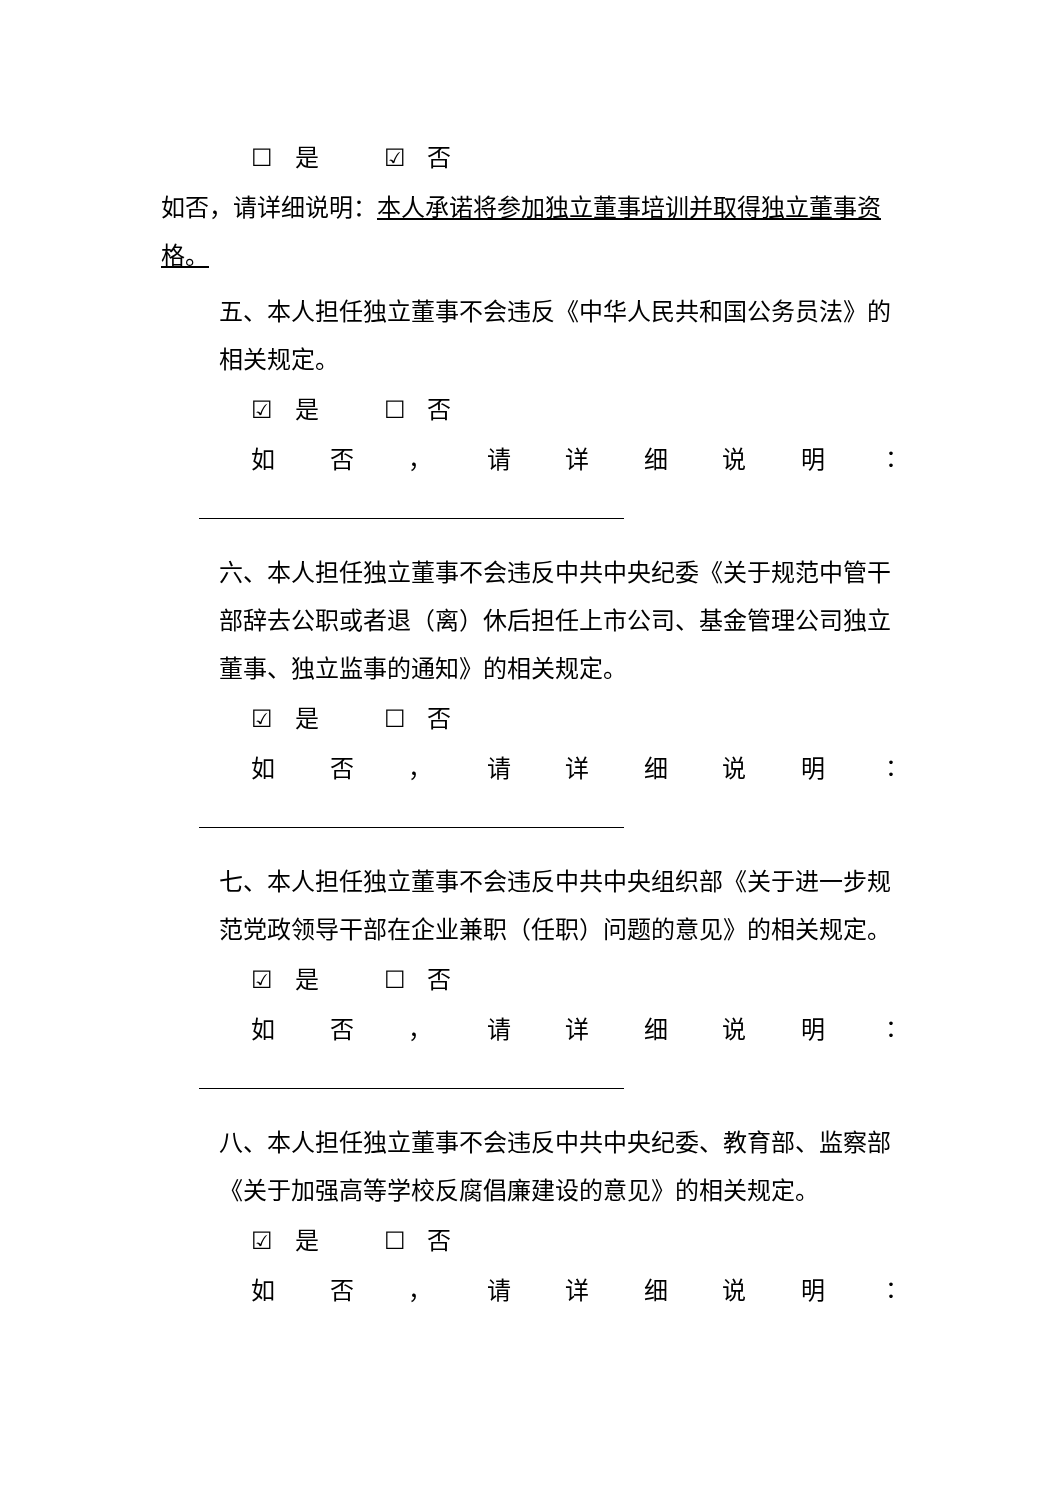☐ 是 ☑ 否
如否，请详细说明：本人承诺将参加独立董事培训并取得独立董事资格。
五、本人担任独立董事不会违反《中华人民共和国公务员法》的相关规定。
☑ 是 ☐ 否
如否 ， 请详细说明 ：
六、本人担任独立董事不会违反中共中央纪委《关于规范中管干部辞去公职或者退（离）休后担任上市公司、基金管理公司独立董事、独立监事的通知》的相关规定。
☑ 是 ☐ 否
如否 ， 请详细说明 ：
七、本人担任独立董事不会违反中共中央组织部《关于进一步规范党政领导干部在企业兼职（任职）问题的意见》的相关规定。
☑ 是 ☐ 否
如否 ， 请详细说明 ：
八、本人担任独立董事不会违反中共中央纪委、教育部、监察部《关于加强高等学校反腐倡廉建设的意见》的相关规定。
☑ 是 ☐ 否
如否 ， 请详细说明 ：